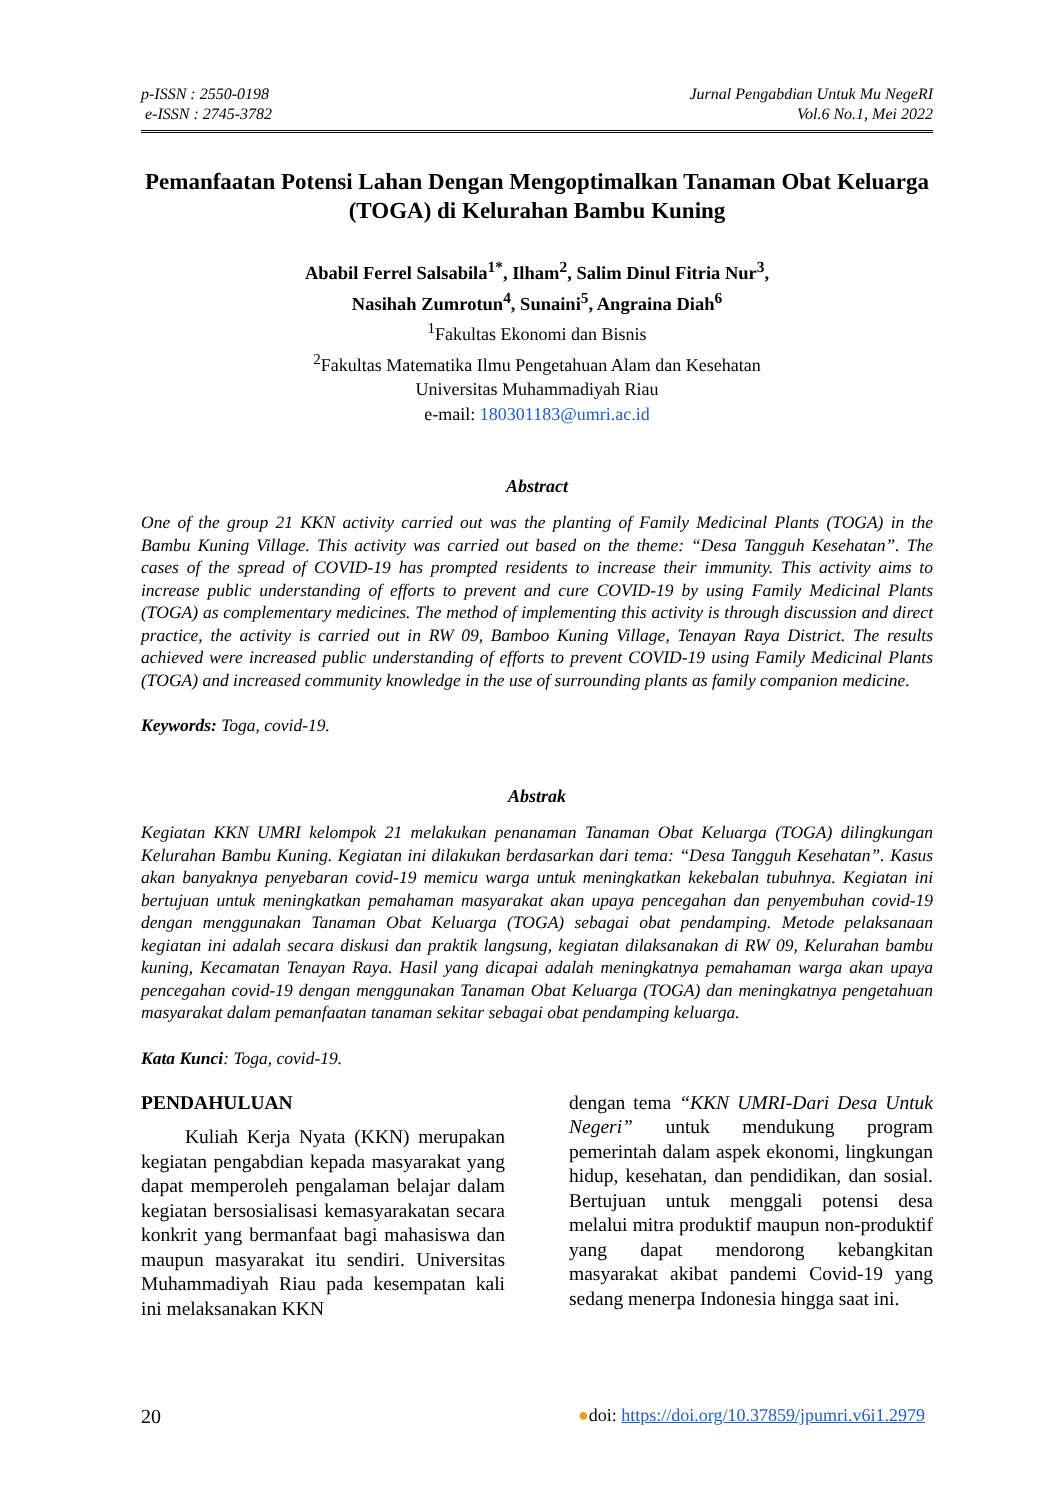p-ISSN : 2550-0198
e-ISSN : 2745-3782
Jurnal Pengabdian Untuk Mu NegeRI
Vol.6 No.1, Mei 2022
Pemanfaatan Potensi Lahan Dengan Mengoptimalkan Tanaman Obat Keluarga (TOGA) di Kelurahan Bambu Kuning
Ababil Ferrel Salsabila<sup>1*</sup>, Ilham<sup>2</sup>, Salim Dinul Fitria Nur<sup>3</sup>,
Nasihah Zumrotun<sup>4</sup>, Sunaini<sup>5</sup>, Angraina Diah<sup>6</sup>
<sup>1</sup> Fakultas Ekonomi dan Bisnis
<sup>2</sup> Fakultas Matematika Ilmu Pengetahuan Alam dan Kesehatan
Universitas Muhammadiyah Riau
e-mail: 180301183@umri.ac.id
Abstract
One of the group 21 KKN activity carried out was the planting of Family Medicinal Plants (TOGA) in the Bambu Kuning Village. This activity was carried out based on the theme: “Desa Tangguh Kesehatan”. The cases of the spread of COVID-19 has prompted residents to increase their immunity. This activity aims to increase public understanding of efforts to prevent and cure COVID-19 by using Family Medicinal Plants (TOGA) as complementary medicines. The method of implementing this activity is through discussion and direct practice, the activity is carried out in RW 09, Bamboo Kuning Village, Tenayan Raya District. The results achieved were increased public understanding of efforts to prevent COVID-19 using Family Medicinal Plants (TOGA) and increased community knowledge in the use of surrounding plants as family companion medicine.
Keywords: Toga, covid-19.
Abstrak
Kegiatan KKN UMRI kelompok 21 melakukan penanaman Tanaman Obat Keluarga (TOGA) dilingkungan Kelurahan Bambu Kuning. Kegiatan ini dilakukan berdasarkan dari tema: “Desa Tangguh Kesehatan”. Kasus akan banyaknya penyebaran covid-19 memicu warga untuk meningkatkan kekebalan tubuhnya. Kegiatan ini bertujuan untuk meningkatkan pemahaman masyarakat akan upaya pencegahan dan penyembuhan covid-19 dengan menggunakan Tanaman Obat Keluarga (TOGA) sebagai obat pendamping. Metode pelaksanaan kegiatan ini adalah secara diskusi dan praktik langsung, kegiatan dilaksanakan di RW 09, Kelurahan bambu kuning, Kecamatan Tenayan Raya. Hasil yang dicapai adalah meningkatnya pemahaman warga akan upaya pencegahan covid-19 dengan menggunakan Tanaman Obat Keluarga (TOGA) dan meningkatnya pengetahuan masyarakat dalam pemanfaatan tanaman sekitar sebagai obat pendamping keluarga.
Kata Kunci: Toga, covid-19.
PENDAHULUAN
Kuliah Kerja Nyata (KKN) merupakan kegiatan pengabdian kepada masyarakat yang dapat memperoleh pengalaman belajar dalam kegiatan bersosialisasi kemasyarakatan secara konkrit yang bermanfaat bagi mahasiswa dan maupun masyarakat itu sendiri. Universitas Muhammadiyah Riau pada kesempatan kali ini melaksanakan KKN
dengan tema “KKN UMRI-Dari Desa Untuk Negeri” untuk mendukung program pemerintah dalam aspek ekonomi, lingkungan hidup, kesehatan, dan pendidikan, dan sosial. Bertujuan untuk menggali potensi desa melalui mitra produktif maupun non-produktif yang dapat mendorong kebangkitan masyarakat akibat pandemi Covid-19 yang sedang menerpa Indonesia hingga saat ini.
20 ●doi: https://doi.org/10.37859/jpumri.v6i1.2979